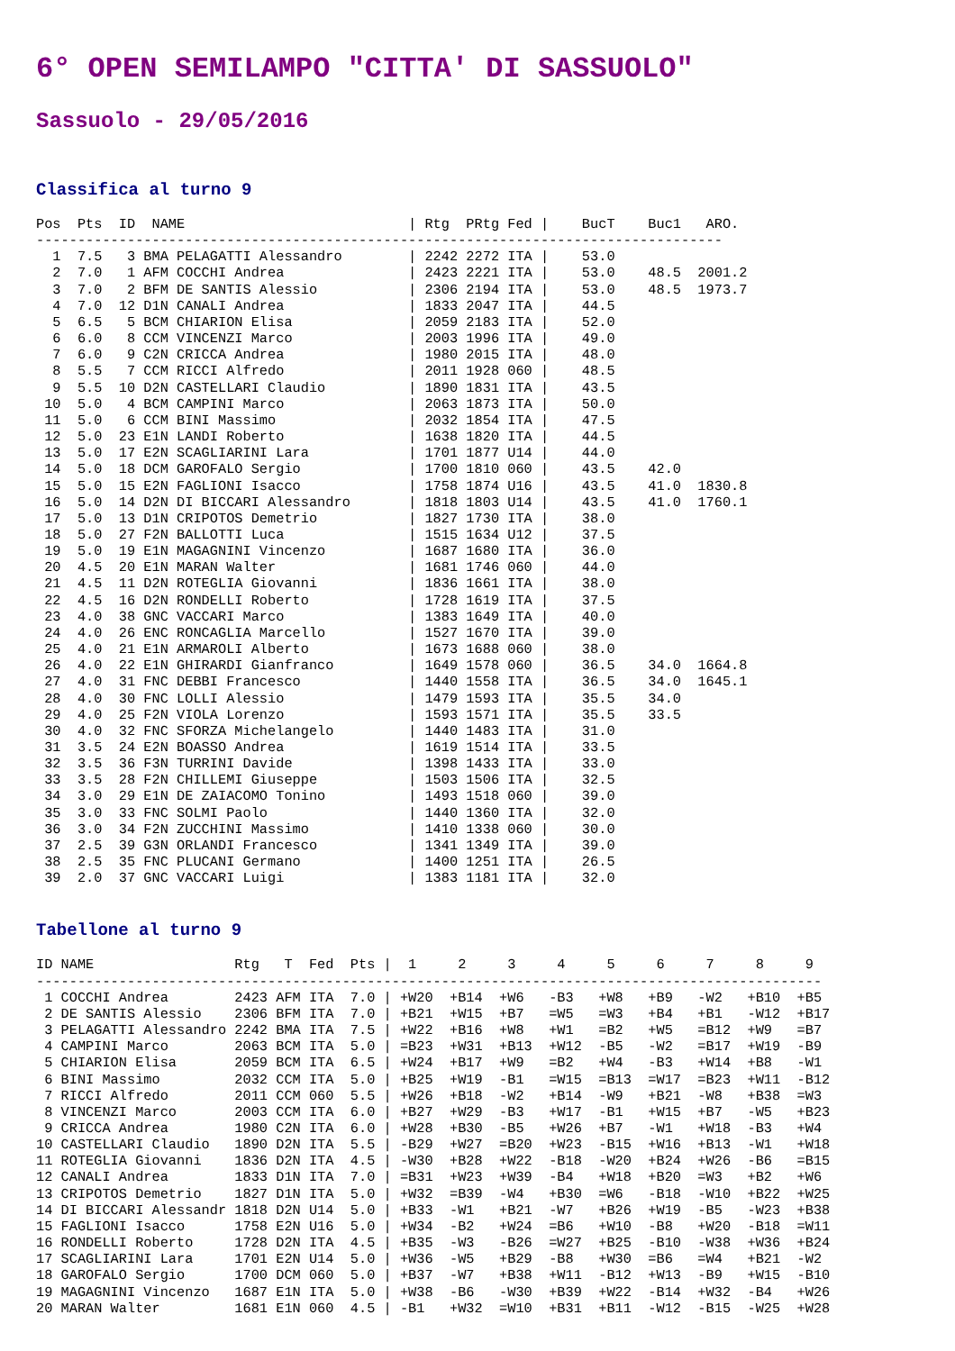6° OPEN SEMILAMPO "CITTA' DI SASSUOLO"
Sassuolo - 29/05/2016
Classifica al turno 9
Pos  Pts  ID  NAME                           | Rtg  PRtg Fed |    BucT    Buc1   ARO.
-----------------------------------------------------------------------------------
  1  7.5   3 BMA PELAGATTI Alessandro        | 2242 2272 ITA |    53.0
  2  7.0   1 AFM COCCHI Andrea               | 2423 2221 ITA |    53.0    48.5  2001.2
  3  7.0   2 BFM DE SANTIS Alessio           | 2306 2194 ITA |    53.0    48.5  1973.7
  4  7.0  12 D1N CANALI Andrea               | 1833 2047 ITA |    44.5
  5  6.5   5 BCM CHIARION Elisa              | 2059 2183 ITA |    52.0
  6  6.0   8 CCM VINCENZI Marco              | 2003 1996 ITA |    49.0
  7  6.0   9 C2N CRICCA Andrea               | 1980 2015 ITA |    48.0
  8  5.5   7 CCM RICCI Alfredo               | 2011 1928 060 |    48.5
  9  5.5  10 D2N CASTELLARI Claudio          | 1890 1831 ITA |    43.5
 10  5.0   4 BCM CAMPINI Marco               | 2063 1873 ITA |    50.0
 11  5.0   6 CCM BINI Massimo                | 2032 1854 ITA |    47.5
 12  5.0  23 E1N LANDI Roberto               | 1638 1820 ITA |    44.5
 13  5.0  17 E2N SCAGLIARINI Lara            | 1701 1877 U14 |    44.0
 14  5.0  18 DCM GAROFALO Sergio             | 1700 1810 060 |    43.5    42.0
 15  5.0  15 E2N FAGLIONI Isacco             | 1758 1874 U16 |    43.5    41.0  1830.8
 16  5.0  14 D2N DI BICCARI Alessandro       | 1818 1803 U14 |    43.5    41.0  1760.1
 17  5.0  13 D1N CRIPOTOS Demetrio           | 1827 1730 ITA |    38.0
 18  5.0  27 F2N BALLOTTI Luca               | 1515 1634 U12 |    37.5
 19  5.0  19 E1N MAGAGNINI Vincenzo          | 1687 1680 ITA |    36.0
 20  4.5  20 E1N MARAN Walter                | 1681 1746 060 |    44.0
 21  4.5  11 D2N ROTEGLIA Giovanni           | 1836 1661 ITA |    38.0
 22  4.5  16 D2N RONDELLI Roberto            | 1728 1619 ITA |    37.5
 23  4.0  38 GNC VACCARI Marco               | 1383 1649 ITA |    40.0
 24  4.0  26 ENC RONCAGLIA Marcello          | 1527 1670 ITA |    39.0
 25  4.0  21 E1N ARMAROLI Alberto            | 1673 1688 060 |    38.0
 26  4.0  22 E1N GHIRARDI Gianfranco         | 1649 1578 060 |    36.5    34.0  1664.8
 27  4.0  31 FNC DEBBI Francesco             | 1440 1558 ITA |    36.5    34.0  1645.1
 28  4.0  30 FNC LOLLI Alessio               | 1479 1593 ITA |    35.5    34.0
 29  4.0  25 F2N VIOLA Lorenzo               | 1593 1571 ITA |    35.5    33.5
 30  4.0  32 FNC SFORZA Michelangelo         | 1440 1483 ITA |    31.0
 31  3.5  24 E2N BOASSO Andrea               | 1619 1514 ITA |    33.5
 32  3.5  36 F3N TURRINI Davide              | 1398 1433 ITA |    33.0
 33  3.5  28 F2N CHILLEMI Giuseppe           | 1503 1506 ITA |    32.5
 34  3.0  29 E1N DE ZAIACOMO Tonino          | 1493 1518 060 |    39.0
 35  3.0  33 FNC SOLMI Paolo                 | 1440 1360 ITA |    32.0
 36  3.0  34 F2N ZUCCHINI Massimo            | 1410 1338 060 |    30.0
 37  2.5  39 G3N ORLANDI Francesco           | 1341 1349 ITA |    39.0
 38  2.5  35 FNC PLUCANI Germano             | 1400 1251 ITA |    26.5
 39  2.0  37 GNC VACCARI Luigi               | 1383 1181 ITA |    32.0
Tabellone al turno 9
ID NAME                 Rtg   T  Fed  Pts |  1     2     3     4     5     6     7     8     9
-----------------------------------------------------------------------------------------------
 1 COCCHI Andrea        2423 AFM ITA  7.0 | +W20  +B14  +W6   -B3   +W8   +B9   -W2   +B10  +B5
 2 DE SANTIS Alessio    2306 BFM ITA  7.0 | +B21  +W15  +B7   =W5   =W3   +B4   +B1   -W12  +B17
 3 PELAGATTI Alessandro 2242 BMA ITA  7.5 | +W22  +B16  +W8   +W1   =B2   +W5   =B12  +W9   =B7
 4 CAMPINI Marco        2063 BCM ITA  5.0 | =B23  +W31  +B13  +W12  -B5   -W2   =B17  +W19  -B9
 5 CHIARION Elisa       2059 BCM ITA  6.5 | +W24  +B17  +W9   =B2   +W4   -B3   +W14  +B8   -W1
 6 BINI Massimo         2032 CCM ITA  5.0 | +B25  +W19  -B1   =W15  =B13  =W17  =B23  +W11  -B12
 7 RICCI Alfredo        2011 CCM 060  5.5 | +W26  +B18  -W2   +B14  -W9   +B21  -W8   +B38  =W3
 8 VINCENZI Marco       2003 CCM ITA  6.0 | +B27  +W29  -B3   +W17  -B1   +W15  +B7   -W5   +B23
 9 CRICCA Andrea        1980 C2N ITA  6.0 | +W28  +B30  -B5   +W26  +B7   -W1   +W18  -B3   +W4
10 CASTELLARI Claudio   1890 D2N ITA  5.5 | -B29  +W27  =B20  +W23  -B15  +W16  +B13  -W1   +W18
11 ROTEGLIA Giovanni    1836 D2N ITA  4.5 | -W30  +B28  +W22  -B18  -W20  +B24  +W26  -B6   =B15
12 CANALI Andrea        1833 D1N ITA  7.0 | =B31  +W23  +W39  -B4   +W18  +B20  =W3   +B2   +W6
13 CRIPOTOS Demetrio    1827 D1N ITA  5.0 | +W32  =B39  -W4   +B30  =W6   -B18  -W10  +B22  +W25
14 DI BICCARI Alessandr 1818 D2N U14  5.0 | +B33  -W1   +B21  -W7   +B26  +W19  -B5   -W23  +B38
15 FAGLIONI Isacco      1758 E2N U16  5.0 | +W34  -B2   +W24  =B6   +W10  -B8   +W20  -B18  =W11
16 RONDELLI Roberto     1728 D2N ITA  4.5 | +B35  -W3   -B26  =W27  +B25  -B10  -W38  +W36  +B24
17 SCAGLIARINI Lara     1701 E2N U14  5.0 | +W36  -W5   +B29  -B8   +W30  =B6   =W4   +B21  -W2
18 GAROFALO Sergio      1700 DCM 060  5.0 | +B37  -W7   +B38  +W11  -B12  +W13  -B9   +W15  -B10
19 MAGAGNINI Vincenzo   1687 E1N ITA  5.0 | +W38  -B6   -W30  +B39  +W22  -B14  +W32  -B4   +W26
20 MARAN Walter         1681 E1N 060  4.5 | -B1   +W32  =W10  +B31  +B11  -W12  -B15  -W25  +W28